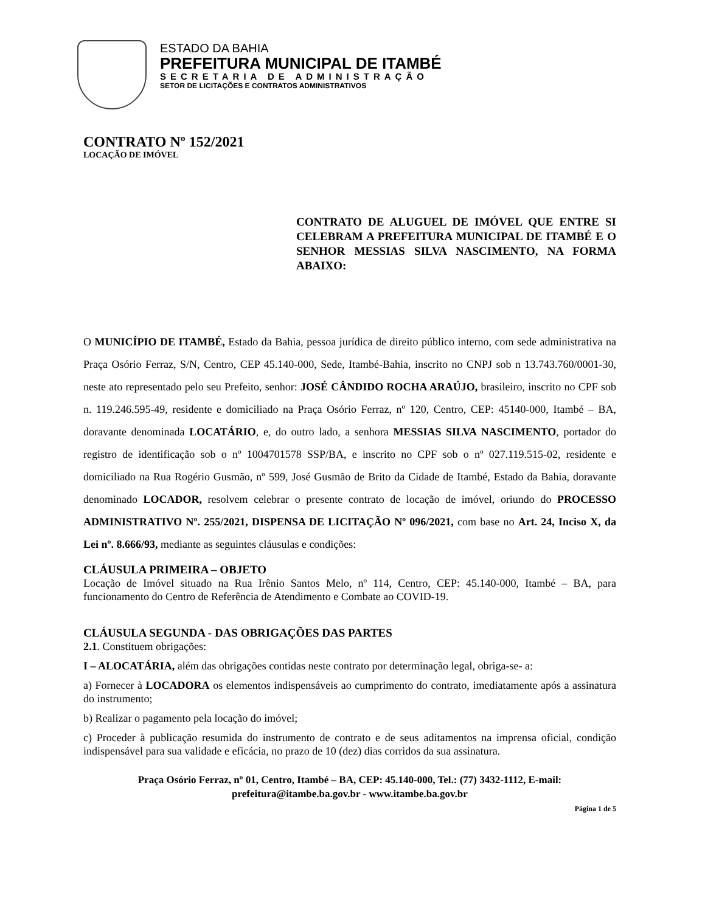ESTADO DA BAHIA
PREFEITURA MUNICIPAL DE ITAMBÉ
SECRETARIA DE ADMINISTRAÇÃO
SETOR DE LICITAÇÕES E CONTRATOS ADMINISTRATIVOS
CONTRATO Nº 152/2021
LOCAÇÃO DE IMÓVEL
CONTRATO DE ALUGUEL DE IMÓVEL QUE ENTRE SI CELEBRAM A PREFEITURA MUNICIPAL DE ITAMBÉ E O SENHOR MESSIAS SILVA NASCIMENTO, NA FORMA ABAIXO:
O MUNICÍPIO DE ITAMBÉ, Estado da Bahia, pessoa jurídica de direito público interno, com sede administrativa na Praça Osório Ferraz, S/N, Centro, CEP 45.140-000, Sede, Itambé-Bahia, inscrito no CNPJ sob n 13.743.760/0001-30, neste ato representado pelo seu Prefeito, senhor: JOSÉ CÂNDIDO ROCHA ARAÚJO, brasileiro, inscrito no CPF sob n. 119.246.595-49, residente e domiciliado na Praça Osório Ferraz, nº 120, Centro, CEP: 45140-000, Itambé – BA, doravante denominada LOCATÁRIO, e, do outro lado, a senhora MESSIAS SILVA NASCIMENTO, portador do registro de identificação sob o nº 1004701578 SSP/BA, e inscrito no CPF sob o nº 027.119.515-02, residente e domiciliado na Rua Rogério Gusmão, nº 599, José Gusmão de Brito da Cidade de Itambé, Estado da Bahia, doravante denominado LOCADOR, resolvem celebrar o presente contrato de locação de imóvel, oriundo do PROCESSO ADMINISTRATIVO Nº. 255/2021, DISPENSA DE LICITAÇÃO Nº 096/2021, com base no Art. 24, Inciso X, da Lei nº. 8.666/93, mediante as seguintes cláusulas e condições:
CLÁUSULA PRIMEIRA – OBJETO
Locação de Imóvel situado na Rua Irênio Santos Melo, nº 114, Centro, CEP: 45.140-000, Itambé – BA, para funcionamento do Centro de Referência de Atendimento e Combate ao COVID-19.
CLÁUSULA SEGUNDA - DAS OBRIGAÇÕES DAS PARTES
2.1. Constituem obrigações:
I – ALOCATÁRIA, além das obrigações contidas neste contrato por determinação legal, obriga-se- a:
a) Fornecer à LOCADORA os elementos indispensáveis ao cumprimento do contrato, imediatamente após a assinatura do instrumento;
b) Realizar o pagamento pela locação do imóvel;
c) Proceder à publicação resumida do instrumento de contrato e de seus aditamentos na imprensa oficial, condição indispensável para sua validade e eficácia, no prazo de 10 (dez) dias corridos da sua assinatura.
Praça Osório Ferraz, nº 01, Centro, Itambé – BA, CEP: 45.140-000, Tel.: (77) 3432-1112, E-mail: prefeitura@itambe.ba.gov.br - www.itambe.ba.gov.br
Página 1 de 5